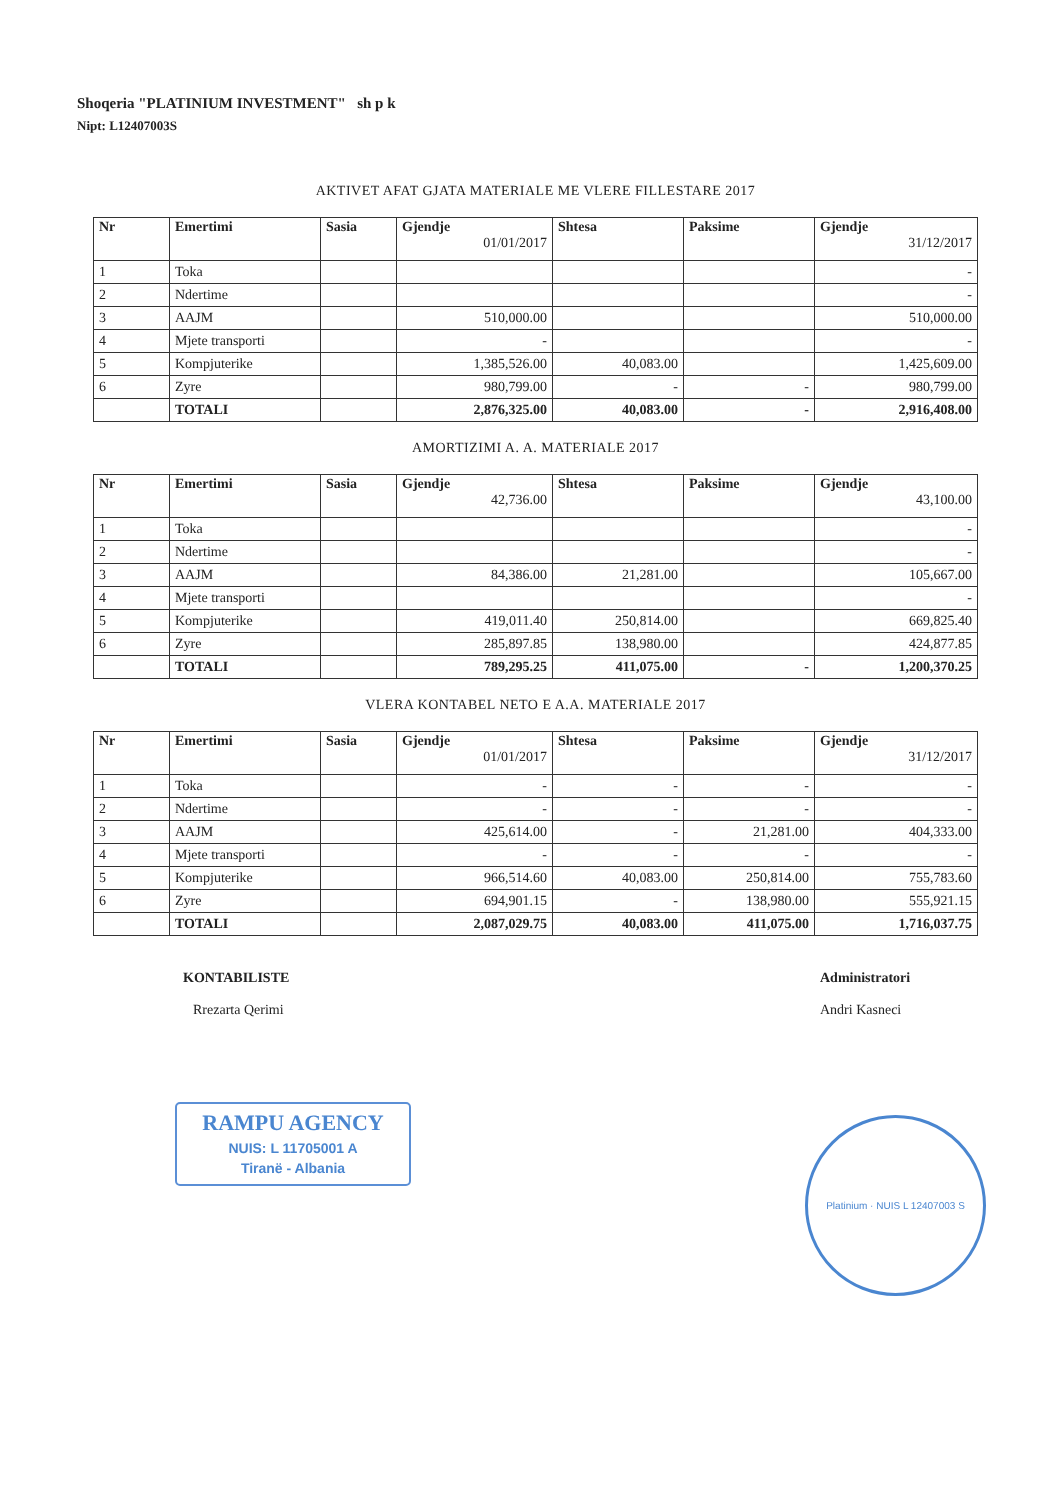Shoqeria "PLATINIUM INVESTMENT" sh p k
Nipt: L12407003S
AKTIVET AFAT GJATA MATERIALE ME VLERE FILLESTARE 2017
| Nr | Emertimi | Sasia | Gjendje 01/01/2017 | Shtesa | Paksime | Gjendje 31/12/2017 |
| --- | --- | --- | --- | --- | --- | --- |
| 1 | Toka | | | | | - |
| 2 | Ndertime | | | | | - |
| 3 | AAJM | | 510,000.00 | | | 510,000.00 |
| 4 | Mjete transporti | | - | | | - |
| 5 | Kompjuterike | | 1,385,526.00 | 40,083.00 | | 1,425,609.00 |
| 6 | Zyre | | 980,799.00 | - | - | 980,799.00 |
| | TOTALI | | 2,876,325.00 | 40,083.00 | - | 2,916,408.00 |
AMORTIZIMI A. A. MATERIALE 2017
| Nr | Emertimi | Sasia | Gjendje 42,736.00 | Shtesa | Paksime | Gjendje 43,100.00 |
| --- | --- | --- | --- | --- | --- | --- |
| 1 | Toka | | | | | - |
| 2 | Ndertime | | | | | - |
| 3 | AAJM | | 84,386.00 | 21,281.00 | | 105,667.00 |
| 4 | Mjete transporti | | | | | - |
| 5 | Kompjuterike | | 419,011.40 | 250,814.00 | | 669,825.40 |
| 6 | Zyre | | 285,897.85 | 138,980.00 | | 424,877.85 |
| | TOTALI | | 789,295.25 | 411,075.00 | - | 1,200,370.25 |
VLERA KONTABEL NETO E A.A. MATERIALE 2017
| Nr | Emertimi | Sasia | Gjendje 01/01/2017 | Shtesa | Paksime | Gjendje 31/12/2017 |
| --- | --- | --- | --- | --- | --- | --- |
| 1 | Toka | | - | - | - | - |
| 2 | Ndertime | | - | - | - | - |
| 3 | AAJM | | 425,614.00 | - | 21,281.00 | 404,333.00 |
| 4 | Mjete transporti | | - | - | - | - |
| 5 | Kompjuterike | | 966,514.60 | 40,083.00 | 250,814.00 | 755,783.60 |
| 6 | Zyre | | 694,901.15 | - | 138,980.00 | 555,921.15 |
| | TOTALI | | 2,087,029.75 | 40,083.00 | 411,075.00 | 1,716,037.75 |
KONTABILISTE
Rrezarta Qerimi
Administratori
Andri Kasneci
RAMPU AGENCY
NUIS: L 11705001 A
Tiranë - Albania
Platinium · NUIS L 12407003 S